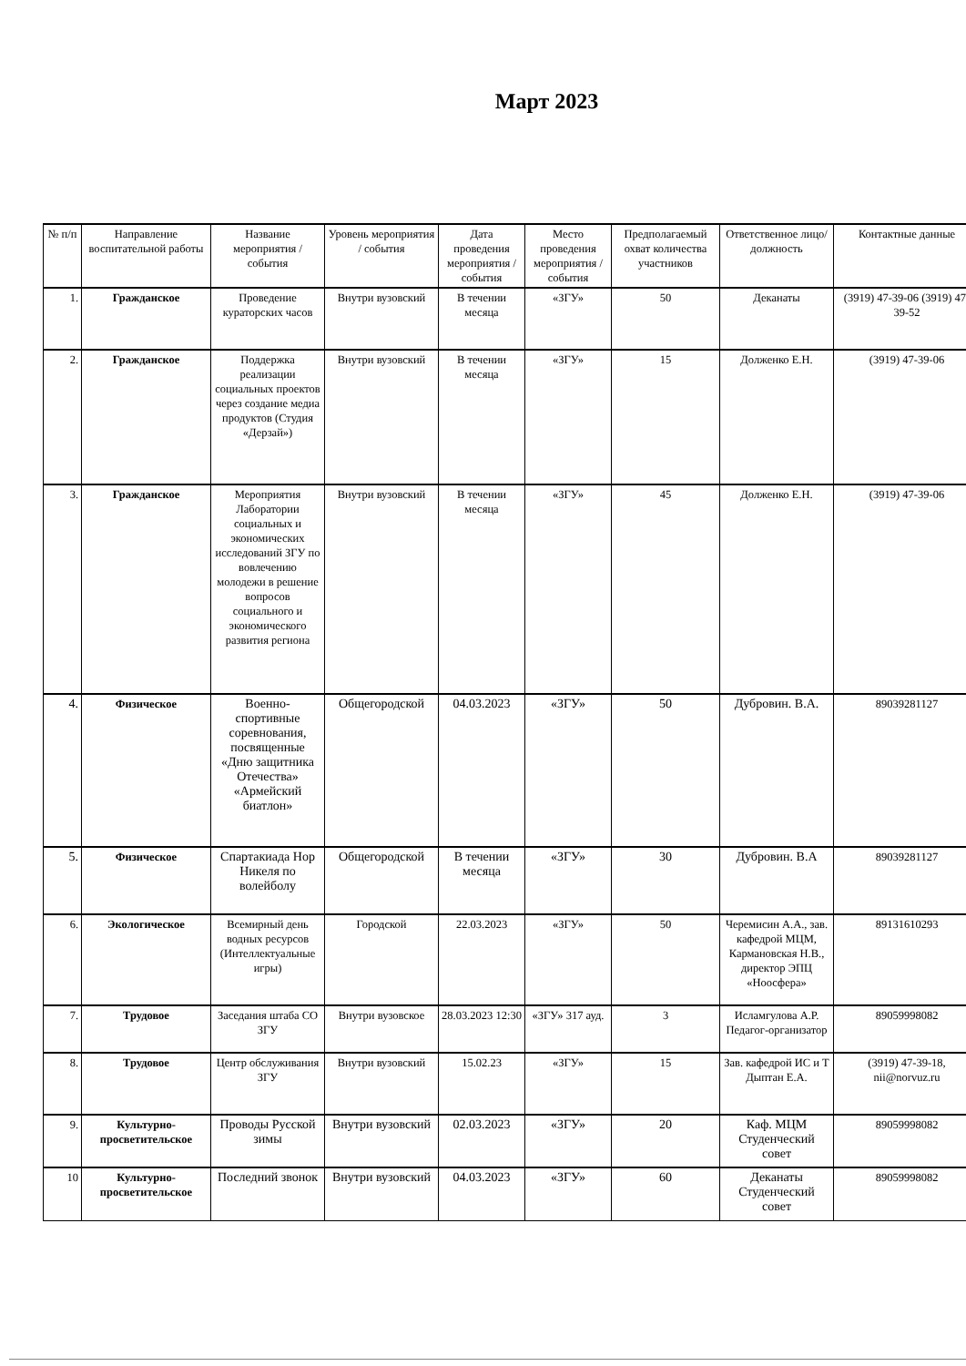Март 2023
| № п/п | Направление воспитательной работы | Название мероприятия / события | Уровень мероприятия / события | Дата проведения мероприятия / события | Место проведения мероприятия / события | Предполагаемый охват количества участников | Ответственное лицо/должность | Контактные данные |
| --- | --- | --- | --- | --- | --- | --- | --- | --- |
| 1. | Гражданское | Проведение кураторских часов | Внутри вузовский | В течении месяца | «ЗГУ» | 50 | Деканаты | (3919) 47-39-06 (3919) 47-39-52 |
| 2. | Гражданское | Поддержка реализации социальных проектов через создание медиа продуктов (Студия «Дерзай») | Внутри вузовский | В течении месяца | «ЗГУ» | 15 | Долженко Е.Н. | (3919) 47-39-06 |
| 3. | Гражданское | Мероприятия Лаборатории социальных и экономических исследований ЗГУ по вовлечению молодежи в решение вопросов социального и экономического развития региона | Внутри вузовский | В течении месяца | «ЗГУ» | 45 | Долженко Е.Н. | (3919) 47-39-06 |
| 4. | Физическое | Военно-спортивные соревнования, посвященные «Дню защитника Отечества» «Армейский биатлон» | Общегородской | 04.03.2023 | «ЗГУ» | 50 | Дубровин. В.А. | 89039281127 |
| 5. | Физическое | Спартакиада Нор Никеля по волейболу | Общегородской | В течении месяца | «ЗГУ» | 30 | Дубровин. В.А | 89039281127 |
| 6. | Экологическое | Всемирный день водных ресурсов (Интеллектуальные игры) | Городской | 22.03.2023 | «ЗГУ» | 50 | Черемисин А.А., зав. кафедрой МЦМ, Кармановская Н.В., директор ЭПЦ «Ноосфера» | 89131610293 |
| 7. | Трудовое | Заседания штаба СО ЗГУ | Внутри вузовское | 28.03.2023 12:30 | «ЗГУ» 317 ауд. | 3 | Исламгулова А.Р. Педагог-организатор | 89059998082 |
| 8. | Трудовое | Центр обслуживания ЗГУ | Внутри вузовский | 15.02.23 | «ЗГУ» | 15 | Зав. кафедрой ИС и Т Дыптан Е.А. | (3919) 47-39-18, nii@norvuz.ru |
| 9. | Культурно-просветительское | Проводы Русской зимы | Внутри вузовский | 02.03.2023 | «ЗГУ» | 20 | Каф. МЦМ Студенческий совет | 89059998082 |
| 10 | Культурно-просветительское | Последний звонок | Внутри вузовский | 04.03.2023 | «ЗГУ» | 60 | Деканаты Студенческий совет | 89059998082 |